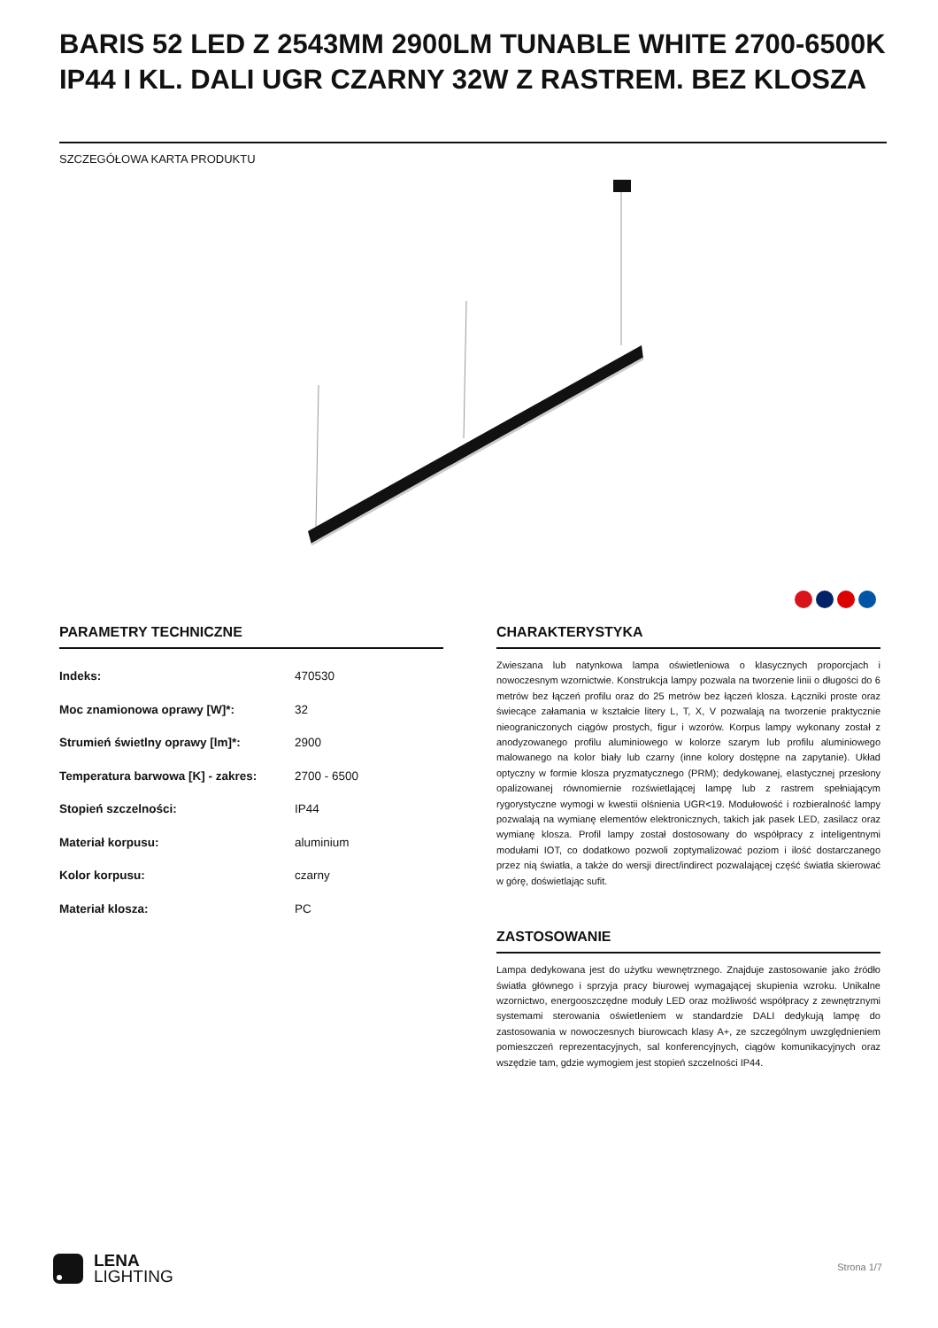BARIS 52 LED Z 2543MM 2900LM TUNABLE WHITE 2700-6500K IP44 I KL. DALI UGR CZARNY 32W Z RASTREM. BEZ KLOSZA
SZCZEGÓŁOWA KARTA PRODUKTU
PARAMETRY TECHNICZNE
| Indeks: | 470530 |
| Moc znamionowa oprawy [W]*: | 32 |
| Strumień świetlny oprawy [lm]*: | 2900 |
| Temperatura barwowa [K] - zakres: | 2700 - 6500 |
| Stopień szczelności: | IP44 |
| Materiał korpusu: | aluminium |
| Kolor korpusu: | czarny |
| Materiał klosza: | PC |
CHARAKTERYSTYKA
Zwieszana lub natynkowa lampa oświetleniowa o klasycznych proporcjach i nowoczesnym wzornictwie. Konstrukcja lampy pozwala na tworzenie linii o długości do 6 metrów bez łączeń profilu oraz do 25 metrów bez łączeń klosza. Łączniki proste oraz świecące załamania w kształcie litery L, T, X, V pozwalają na tworzenie praktycznie nieograniczonych ciągów prostych, figur i wzorów. Korpus lampy wykonany został z anodyzowanego profilu aluminiowego w kolorze szarym lub profilu aluminiowego malowanego na kolor biały lub czarny (inne kolory dostępne na zapytanie). Układ optyczny w formie klosza pryzmatycznego (PRM); dedykowanej, elastycznej przesłony opalizowanej równomiernie rozświetlającej lampę lub z rastrem spełniającym rygorystyczne wymogi w kwestii olśnienia UGR<19. Modułowość i rozbieralność lampy pozwalają na wymianę elementów elektronicznych, takich jak pasek LED, zasilacz oraz wymianę klosza. Profil lampy został dostosowany do współpracy z inteligentnymi modułami IOT, co dodatkowo pozwoli zoptymalizować poziom i ilość dostarczanego przez nią światła, a także do wersji direct/indirect pozwalającej część światła skierować w górę, doświetlając sufit.
ZASTOSOWANIE
Lampa dedykowana jest do użytku wewnętrznego. Znajduje zastosowanie jako źródło światła głównego i sprzyja pracy biurowej wymagającej skupienia wzroku. Unikalne wzornictwo, energooszczędne moduły LED oraz możliwość współpracy z zewnętrznymi systemami sterowania oświetleniem w standardzie DALI dedykują lampę do zastosowania w nowoczesnych biurowcach klasy A+, ze szczególnym uwzględnieniem pomieszczeń reprezentacyjnych, sal konferencyjnych, ciągów komunikacyjnych oraz wszędzie tam, gdzie wymogiem jest stopień szczelności IP44.
LENA
LIGHTING
Strona 1/7